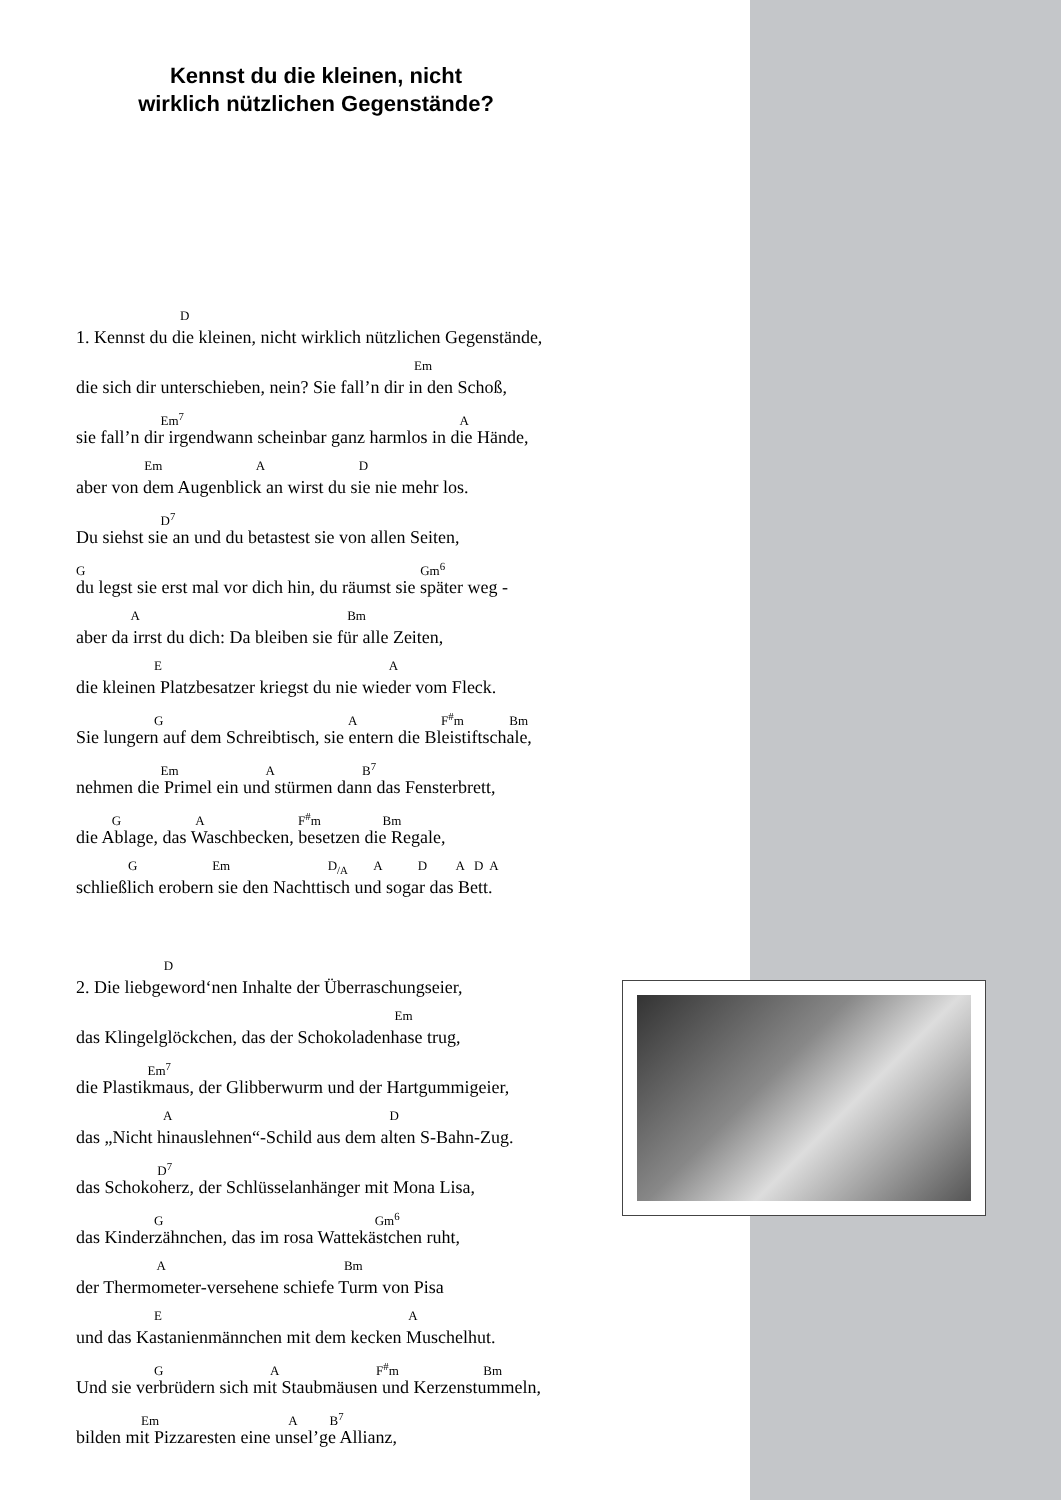Kennst du die kleinen, nicht
wirklich nützlichen Gegenstände?
D
1. Kennst du die kleinen, nicht wirklich nützlichen Gegenstände,
Em
die sich dir unterschieben, nein? Sie fall’n dir in den Schoß,
Em<sup>7</sup> A
sie fall’n dir irgendwann scheinbar ganz harmlos in die Hände,
Em A D
aber von dem Augenblick an wirst du sie nie mehr los.
D<sup>7</sup>
Du siehst sie an und du betastest sie von allen Seiten,
G Gm<sup>6</sup>
du legst sie erst mal vor dich hin, du räumst sie später weg -
A Bm
aber da irrst du dich: Da bleiben sie für alle Zeiten,
E A
die kleinen Platzbesatzer kriegst du nie wieder vom Fleck.
G A F<sup>#</sup>m Bm
Sie lungern auf dem Schreibtisch, sie entern die Bleistiftschale,
Em A B<sup>7</sup>
nehmen die Primel ein und stürmen dann das Fensterbrett,
G A F<sup>#</sup>m Bm
die Ablage, das Waschbecken, besetzen die Regale,
G Em D<sub>/A</sub> A D A D A
schließlich erobern sie den Nachttisch und sogar das Bett.
D
2. Die liebgeword‘nen Inhalte der Überraschungseier,
Em
das Klingelglöckchen, das der Schokoladenhase trug,
Em<sup>7</sup>
die Plastikmaus, der Glibberwurm und der Hartgummigeier,
A D
das „Nicht hinauslehnen“-Schild aus dem alten S-Bahn-Zug.
D<sup>7</sup>
das Schokoherz, der Schlüsselanhänger mit Mona Lisa,
G Gm<sup>6</sup>
das Kinderzähnchen, das im rosa Wattekästchen ruht,
A Bm
der Thermometer-versehene schiefe Turm von Pisa
E A
und das Kastanienmännchen mit dem kecken Muschelhut.
G A F<sup>#</sup>m Bm
Und sie verbrüdern sich mit Staubmäusen und Kerzenstummeln,
Em A B<sup>7</sup>
bilden mit Pizzaresten eine unsel’ge Allianz,